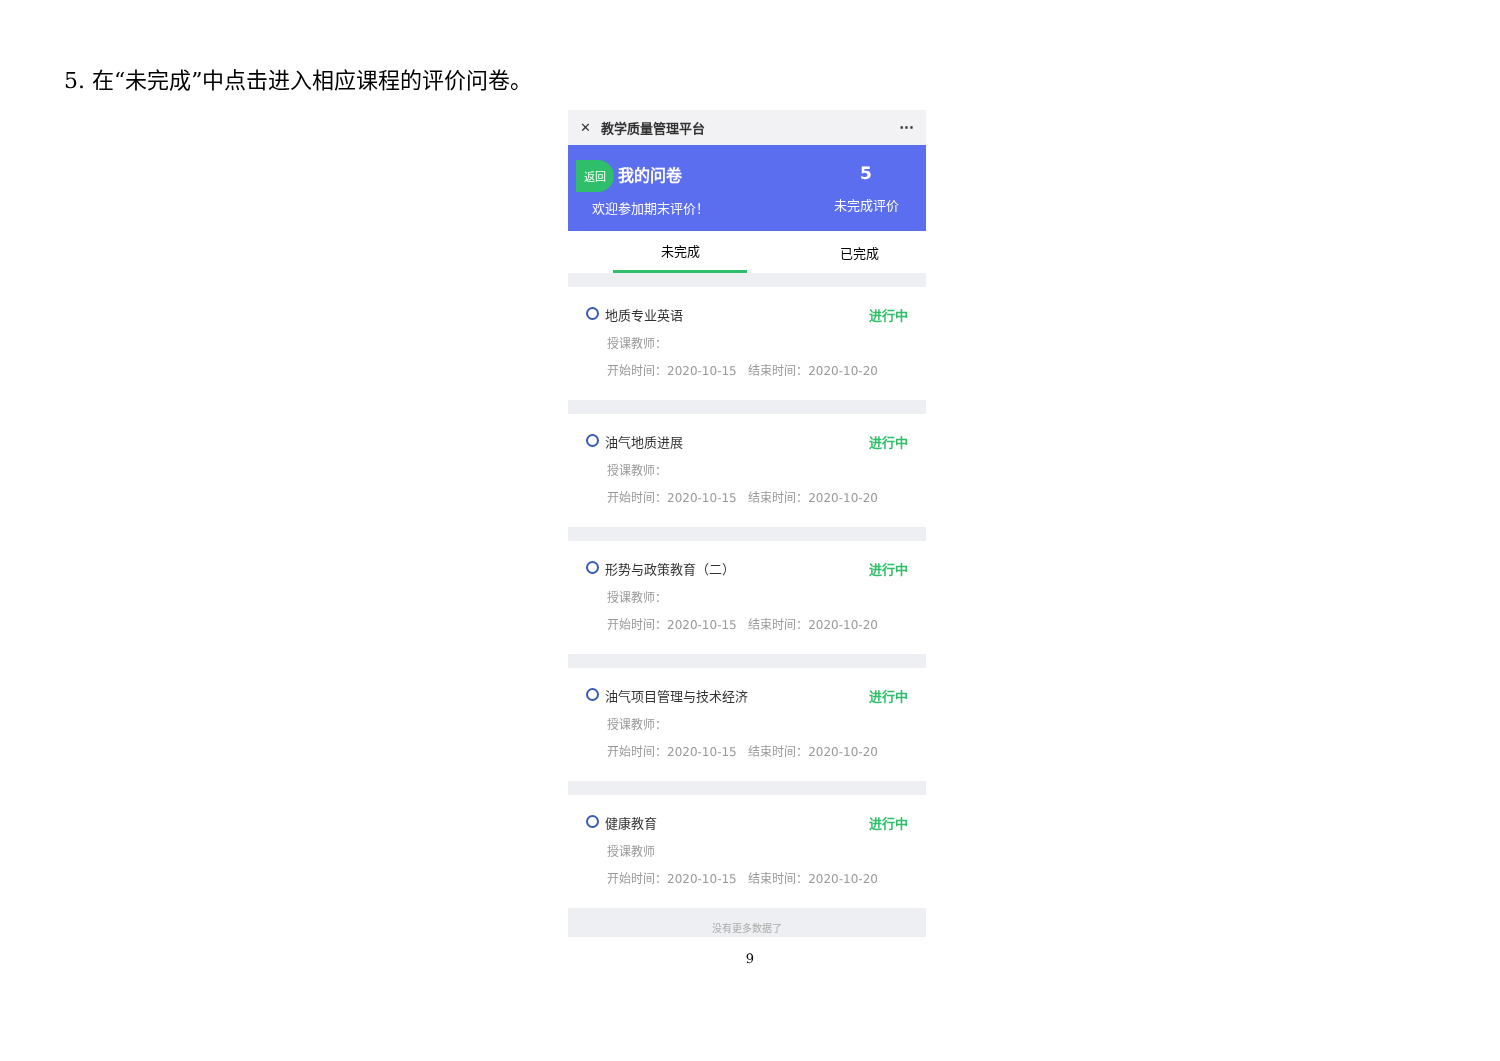5. 在“未完成”中点击进入相应课程的评价问卷。
✕ 教学质量管理平台 ···
返回 我的问卷
欢迎参加期末评价！
5
未完成评价
未完成 已完成
地质专业英语 进行中
授课教师：
开始时间：2020-10-15 结束时间：2020-10-20
油气地质进展 进行中
授课教师：
开始时间：2020-10-15 结束时间：2020-10-20
形势与政策教育（二） 进行中
授课教师：
开始时间：2020-10-15 结束时间：2020-10-20
油气项目管理与技术经济 进行中
授课教师：
开始时间：2020-10-15 结束时间：2020-10-20
健康教育 进行中
授课教师
开始时间：2020-10-15 结束时间：2020-10-20
没有更多数据了
9